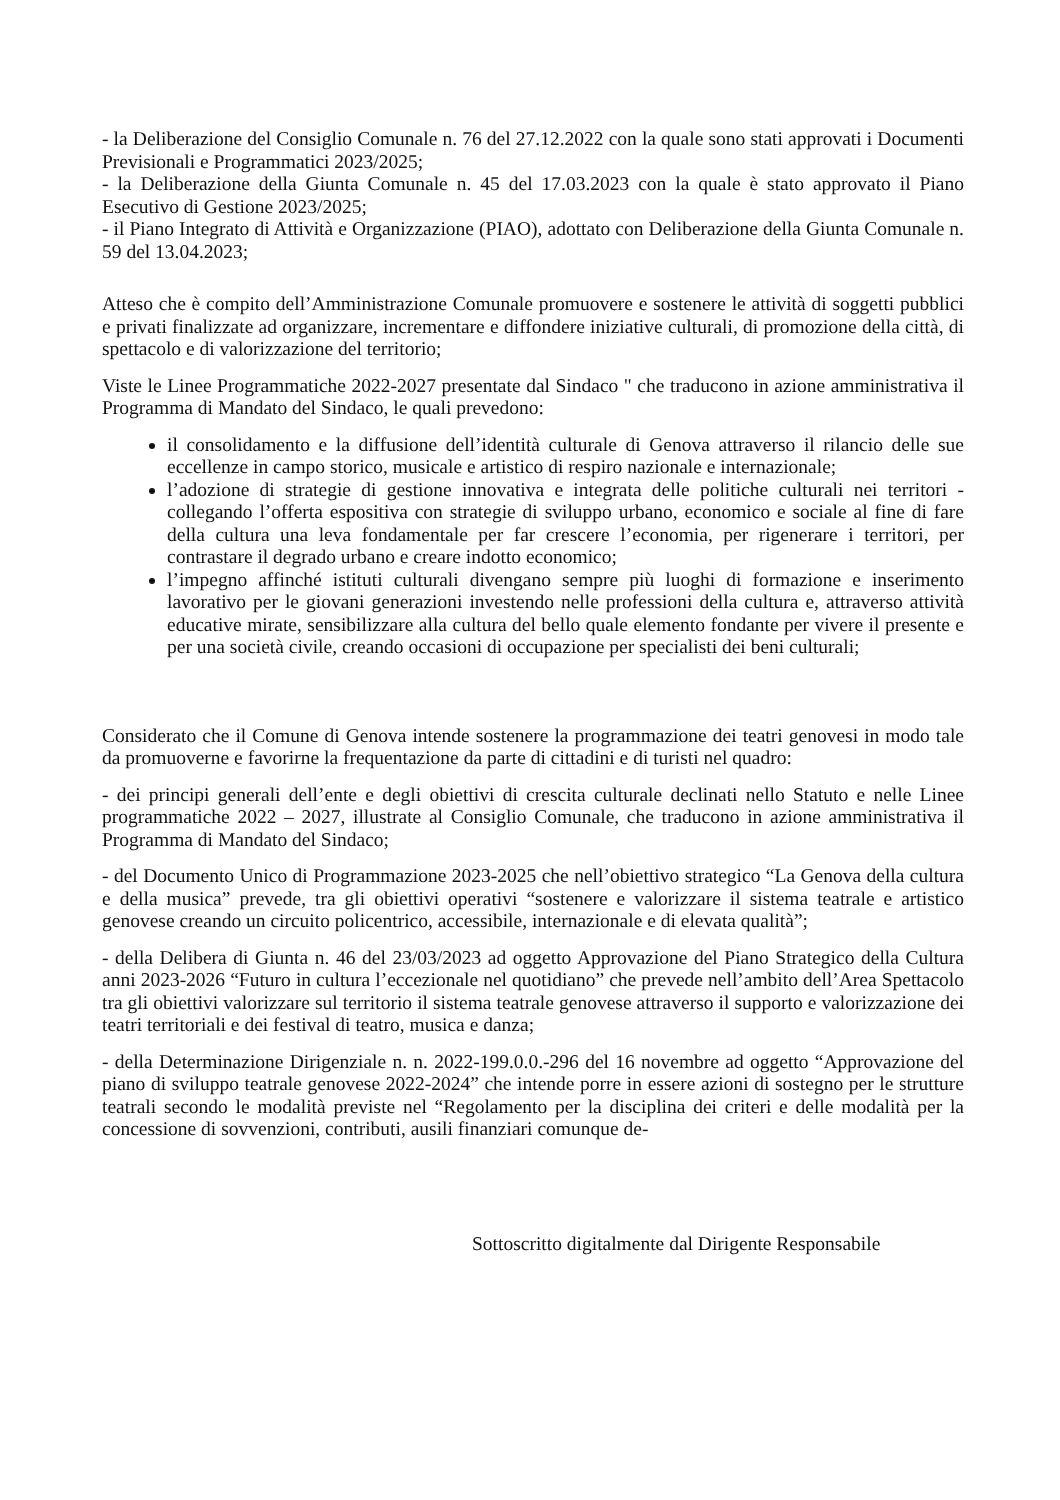- la Deliberazione del Consiglio Comunale n. 76 del 27.12.2022 con la quale sono stati approvati i Documenti Previsionali e Programmatici 2023/2025;
- la Deliberazione della Giunta Comunale n. 45 del 17.03.2023 con la quale è stato approvato il Piano Esecutivo di Gestione 2023/2025;
- il Piano Integrato di Attività e Organizzazione (PIAO), adottato con Deliberazione della Giunta Comunale n. 59 del 13.04.2023;
Atteso che è compito dell’Amministrazione Comunale promuovere e sostenere le attività di soggetti pubblici e privati finalizzate ad organizzare, incrementare e diffondere iniziative culturali, di promozione della città, di spettacolo e di valorizzazione del territorio;
Viste le Linee Programmatiche 2022-2027 presentate dal Sindaco " che traducono in azione amministrativa il Programma di Mandato del Sindaco, le quali prevedono:
il consolidamento e la diffusione dell’identità culturale di Genova attraverso il rilancio delle sue eccellenze in campo storico, musicale e artistico di respiro nazionale e internazionale;
l’adozione di strategie di gestione innovativa e integrata delle politiche culturali nei territori -collegando l’offerta espositiva con strategie di sviluppo urbano, economico e sociale al fine di fare della cultura una leva fondamentale per far crescere l’economia, per rigenerare i territori, per contrastare il degrado urbano e creare indotto economico;
l’impegno affinché istituti culturali divengano sempre più luoghi di formazione e inserimento lavorativo per le giovani generazioni investendo nelle professioni della cultura e, attraverso attività educative mirate, sensibilizzare alla cultura del bello quale elemento fondante per vivere il presente e per una società civile, creando occasioni di occupazione per specialisti dei beni culturali;
Considerato che il Comune di Genova intende sostenere la programmazione dei teatri genovesi in modo tale da promuoverne e favorirne la frequentazione da parte di cittadini e di turisti nel quadro:
- dei principi generali dell’ente e degli obiettivi di crescita culturale declinati nello Statuto e nelle Linee programmatiche 2022 – 2027, illustrate al Consiglio Comunale, che traducono in azione amministrativa il Programma di Mandato del Sindaco;
- del Documento Unico di Programmazione 2023-2025 che nell’obiettivo strategico “La Genova della cultura e della musica” prevede, tra gli obiettivi operativi “sostenere e valorizzare il sistema teatrale e artistico genovese creando un circuito policentrico, accessibile, internazionale e di elevata qualità”;
- della Delibera di Giunta n. 46 del 23/03/2023 ad oggetto Approvazione del Piano Strategico della Cultura anni 2023-2026 “Futuro in cultura l’eccezionale nel quotidiano” che prevede nell’ambito dell’Area Spettacolo tra gli obiettivi valorizzare sul territorio il sistema teatrale genovese attraverso il supporto e valorizzazione dei teatri territoriali e dei festival di teatro, musica e danza;
- della Determinazione Dirigenziale n. n. 2022-199.0.0.-296 del 16 novembre ad oggetto “Approvazione del piano di sviluppo teatrale genovese 2022-2024” che intende porre in essere azioni di sostegno per le strutture teatrali secondo le modalità previste nel “Regolamento per la disciplina dei criteri e delle modalità per la concessione di sovvenzioni, contributi, ausili finanziari comunque de-
Sottoscritto digitalmente dal Dirigente Responsabile